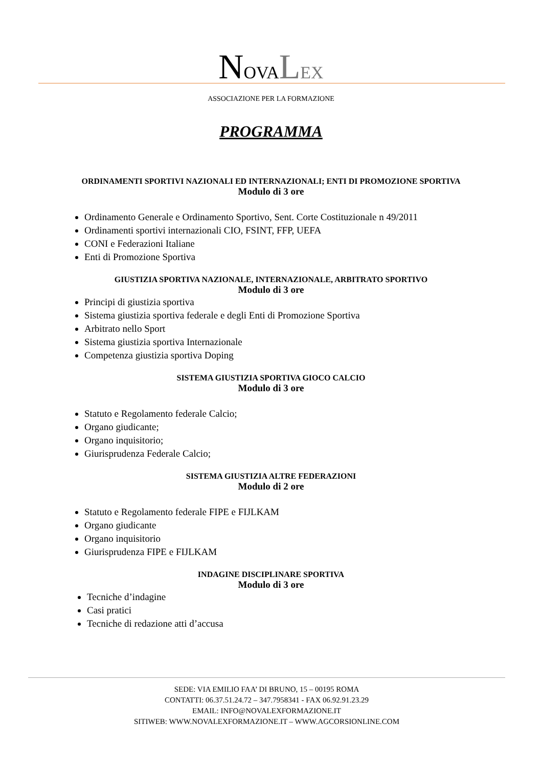NOVA LEX
ASSOCIAZIONE PER LA FORMAZIONE
PROGRAMMA
ORDINAMENTI SPORTIVI NAZIONALI ED INTERNAZIONALI; ENTI DI PROMOZIONE SPORTIVA
Modulo di 3 ore
Ordinamento Generale e Ordinamento Sportivo, Sent. Corte Costituzionale n 49/2011
Ordinamenti sportivi internazionali CIO, FSINT, FFP, UEFA
CONI e Federazioni Italiane
Enti di Promozione Sportiva
GIUSTIZIA SPORTIVA NAZIONALE, INTERNAZIONALE, ARBITRATO SPORTIVO
Modulo di 3 ore
Principi di giustizia sportiva
Sistema giustizia sportiva federale e degli Enti di Promozione Sportiva
Arbitrato nello Sport
Sistema giustizia sportiva Internazionale
Competenza giustizia sportiva Doping
SISTEMA GIUSTIZIA SPORTIVA GIOCO CALCIO
Modulo di 3 ore
Statuto e Regolamento federale Calcio;
Organo giudicante;
Organo inquisitorio;
Giurisprudenza Federale Calcio;
SISTEMA GIUSTIZIA ALTRE FEDERAZIONI
Modulo di 2 ore
Statuto e Regolamento federale FIPE e FIJLKAM
Organo giudicante
Organo inquisitorio
Giurisprudenza FIPE e FIJLKAM
INDAGINE DISCIPLINARE SPORTIVA
Modulo di 3 ore
Tecniche d’indagine
Casi pratici
Tecniche di redazione atti d’accusa
SEDE: VIA EMILIO FAA’ DI BRUNO, 15 – 00195 ROMA
CONTATTI: 06.37.51.24.72 – 347.7958341 - FAX 06.92.91.23.29
EMAIL: INFO@NOVALEXFORMAZIONE.IT
SITIWEB: WWW.NOVALEXFORMAZIONE.IT – WWW.AGCORSIONLINE.COM